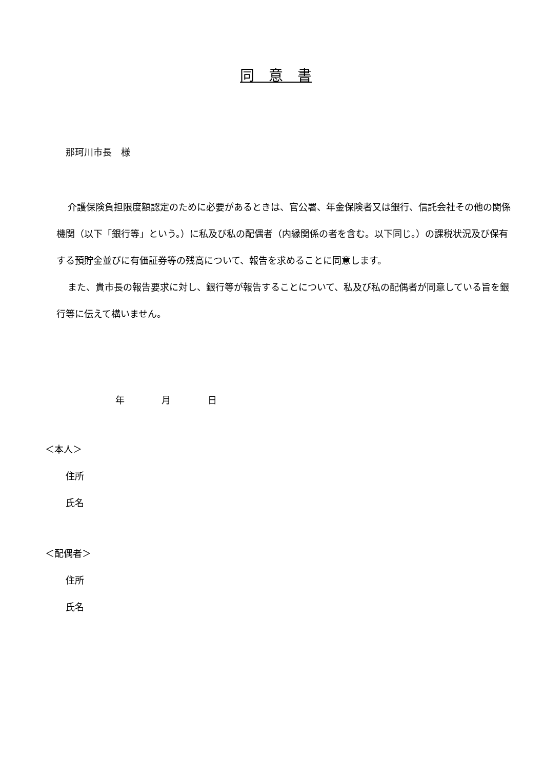同　意　書
那珂川市長　様
介護保険負担限度額認定のために必要があるときは、官公署、年金保険者又は銀行、信託会社その他の関係機関（以下「銀行等」という。）に私及び私の配偶者（内縁関係の者を含む。以下同じ。）の課税状況及び保有する預貯金並びに有価証券等の残高について、報告を求めることに同意します。
また、貴市長の報告要求に対し、銀行等が報告することについて、私及び私の配偶者が同意している旨を銀行等に伝えて構いません。
年　　　　月　　　　日
＜本人＞
住所
氏名
＜配偶者＞
住所
氏名